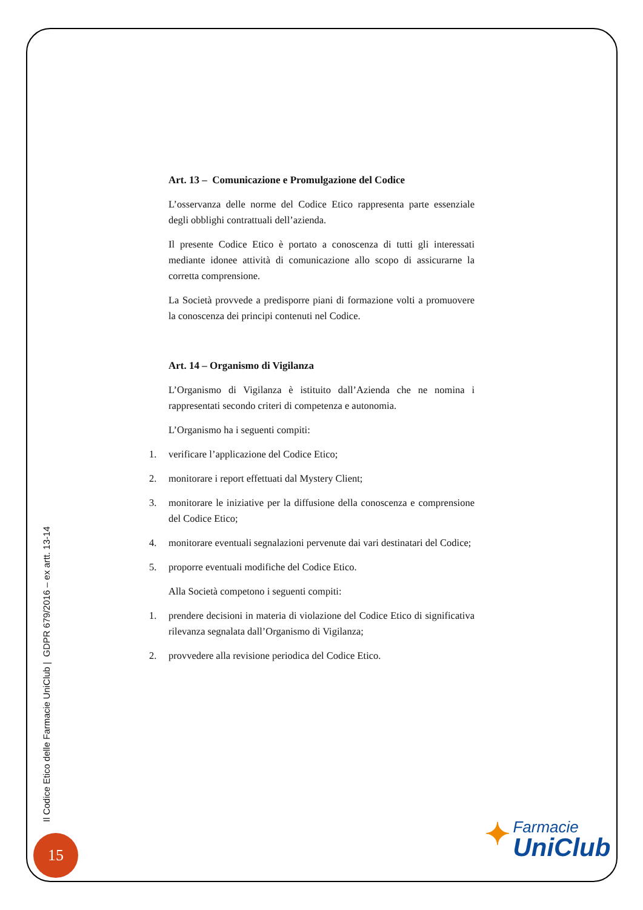Art. 13 – Comunicazione e Promulgazione del Codice
L’osservanza delle norme del Codice Etico rappresenta parte essenziale degli obblighi contrattuali dell’azienda.
Il presente Codice Etico è portato a conoscenza di tutti gli interessati mediante idonee attività di comunicazione allo scopo di assicurarne la corretta comprensione.
La Società provvede a predisporre piani di formazione volti a promuovere la conoscenza dei principi contenuti nel Codice.
Art. 14 – Organismo di Vigilanza
L’Organismo di Vigilanza è istituito dall’Azienda che ne nomina i rappresentati secondo criteri di competenza e autonomia.
L’Organismo ha i seguenti compiti:
1. verificare l’applicazione del Codice Etico;
2. monitorare i report effettuati dal Mystery Client;
3. monitorare le iniziative per la diffusione della conoscenza e comprensione del Codice Etico;
4. monitorare eventuali segnalazioni pervenute dai vari destinatari del Codice;
5. proporre eventuali modifiche del Codice Etico.
Alla Società competono i seguenti compiti:
1. prendere decisioni in materia di violazione del Codice Etico di significativa rilevanza segnalata dall’Organismo di Vigilanza;
2. provvedere alla revisione periodica del Codice Etico.
Il Codice Etico delle Farmacie UniClub | GDPR 679/2016 – ex artt. 13-14
15
✦ Farmacie
UniClub